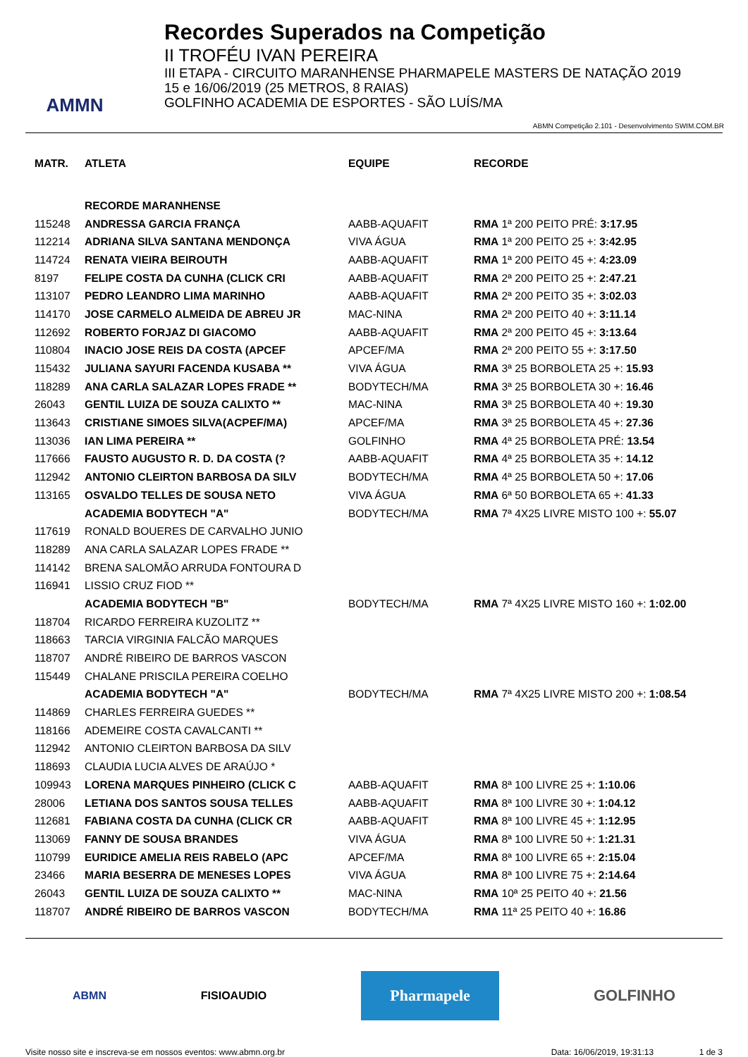AMMN
Recordes Superados na Competição
II TROFÉU IVAN PEREIRA
III ETAPA - CIRCUITO MARANHENSE PHARMAPELE MASTERS DE NATAÇÃO 2019
15 e 16/06/2019 (25 METROS, 8 RAIAS)
GOLFINHO ACADEMIA DE ESPORTES - SÃO LUÍS/MA
ABMN Competição 2.101 - Desenvolvimento SWIM.COM.BR
| MATR. | ATLETA | EQUIPE | RECORDE |
| --- | --- | --- | --- |
| | RECORDE MARANHENSE | | |
| 115248 | ANDRESSA GARCIA FRANÇA | AABB-AQUAFIT | RMA 1ª 200 PEITO PRÉ: 3:17.95 |
| 112214 | ADRIANA SILVA SANTANA MENDONÇA | VIVA ÁGUA | RMA 1ª 200 PEITO 25 +: 3:42.95 |
| 114724 | RENATA VIEIRA BEIROUTH | AABB-AQUAFIT | RMA 1ª 200 PEITO 45 +: 4:23.09 |
| 8197 | FELIPE COSTA DA CUNHA (CLICK CRI | AABB-AQUAFIT | RMA 2ª 200 PEITO 25 +: 2:47.21 |
| 113107 | PEDRO LEANDRO LIMA MARINHO | AABB-AQUAFIT | RMA 2ª 200 PEITO 35 +: 3:02.03 |
| 114170 | JOSE CARMELO ALMEIDA DE ABREU JR | MAC-NINA | RMA 2ª 200 PEITO 40 +: 3:11.14 |
| 112692 | ROBERTO FORJAZ DI GIACOMO | AABB-AQUAFIT | RMA 2ª 200 PEITO 45 +: 3:13.64 |
| 110804 | INACIO JOSE REIS DA COSTA (APCEF | APCEF/MA | RMA 2ª 200 PEITO 55 +: 3:17.50 |
| 115432 | JULIANA SAYURI FACENDA KUSABA ** | VIVA ÁGUA | RMA 3ª 25 BORBOLETA 25 +: 15.93 |
| 118289 | ANA CARLA SALAZAR LOPES FRADE ** | BODYTECH/MA | RMA 3ª 25 BORBOLETA 30 +: 16.46 |
| 26043 | GENTIL LUIZA DE SOUZA CALIXTO ** | MAC-NINA | RMA 3ª 25 BORBOLETA 40 +: 19.30 |
| 113643 | CRISTIANE SIMOES SILVA(ACPEF/MA) | APCEF/MA | RMA 3ª 25 BORBOLETA 45 +: 27.36 |
| 113036 | IAN LIMA PEREIRA ** | GOLFINHO | RMA 4ª 25 BORBOLETA PRÉ: 13.54 |
| 117666 | FAUSTO AUGUSTO R. D. DA COSTA (? | AABB-AQUAFIT | RMA 4ª 25 BORBOLETA 35 +: 14.12 |
| 112942 | ANTONIO CLEIRTON BARBOSA DA SILV | BODYTECH/MA | RMA 4ª 25 BORBOLETA 50 +: 17.06 |
| 113165 | OSVALDO TELLES DE SOUSA NETO | VIVA ÁGUA | RMA 6ª 50 BORBOLETA 65 +: 41.33 |
| | ACADEMIA BODYTECH "A" | BODYTECH/MA | RMA 7ª 4X25 LIVRE MISTO 100 +: 55.07 |
| 117619 | RONALD BOUERES DE CARVALHO JUNIO | | |
| 118289 | ANA CARLA SALAZAR LOPES FRADE ** | | |
| 114142 | BRENA SALOMÃO ARRUDA FONTOURA D | | |
| 116941 | LISSIO CRUZ FIOD ** | | |
| | ACADEMIA BODYTECH "B" | BODYTECH/MA | RMA 7ª 4X25 LIVRE MISTO 160 +: 1:02.00 |
| 118704 | RICARDO FERREIRA KUZOLITZ ** | | |
| 118663 | TARCIA VIRGINIA FALCÃO MARQUES | | |
| 118707 | ANDRÉ RIBEIRO DE BARROS VASCON | | |
| 115449 | CHALANE PRISCILA PEREIRA COELHO | | |
| | ACADEMIA BODYTECH "A" | BODYTECH/MA | RMA 7ª 4X25 LIVRE MISTO 200 +: 1:08.54 |
| 114869 | CHARLES FERREIRA GUEDES ** | | |
| 118166 | ADEMEIRE COSTA CAVALCANTI ** | | |
| 112942 | ANTONIO CLEIRTON BARBOSA DA SILV | | |
| 118693 | CLAUDIA LUCIA ALVES DE ARAÚJO * | | |
| 109943 | LORENA MARQUES PINHEIRO (CLICK C | AABB-AQUAFIT | RMA 8ª 100 LIVRE 25 +: 1:10.06 |
| 28006 | LETIANA DOS SANTOS SOUSA TELLES | AABB-AQUAFIT | RMA 8ª 100 LIVRE 30 +: 1:04.12 |
| 112681 | FABIANA COSTA DA CUNHA (CLICK CR | AABB-AQUAFIT | RMA 8ª 100 LIVRE 45 +: 1:12.95 |
| 113069 | FANNY DE SOUSA BRANDES | VIVA ÁGUA | RMA 8ª 100 LIVRE 50 +: 1:21.31 |
| 110799 | EURIDICE AMELIA REIS RABELO (APC | APCEF/MA | RMA 8ª 100 LIVRE 65 +: 2:15.04 |
| 23466 | MARIA BESERRA DE MENESES LOPES | VIVA ÁGUA | RMA 8ª 100 LIVRE 75 +: 2:14.64 |
| 26043 | GENTIL LUIZA DE SOUZA CALIXTO ** | MAC-NINA | RMA 10ª 25 PEITO 40 +: 21.56 |
| 118707 | ANDRÉ RIBEIRO DE BARROS VASCON | BODYTECH/MA | RMA 11ª 25 PEITO 40 +: 16.86 |
ABMN FISIOAUDIO
Pharmapele
GOLFINHO
Visite nosso site e inscreva-se em nossos eventos: www.abmn.org.br Data: 16/06/2019, 19:31:13 1 de 3